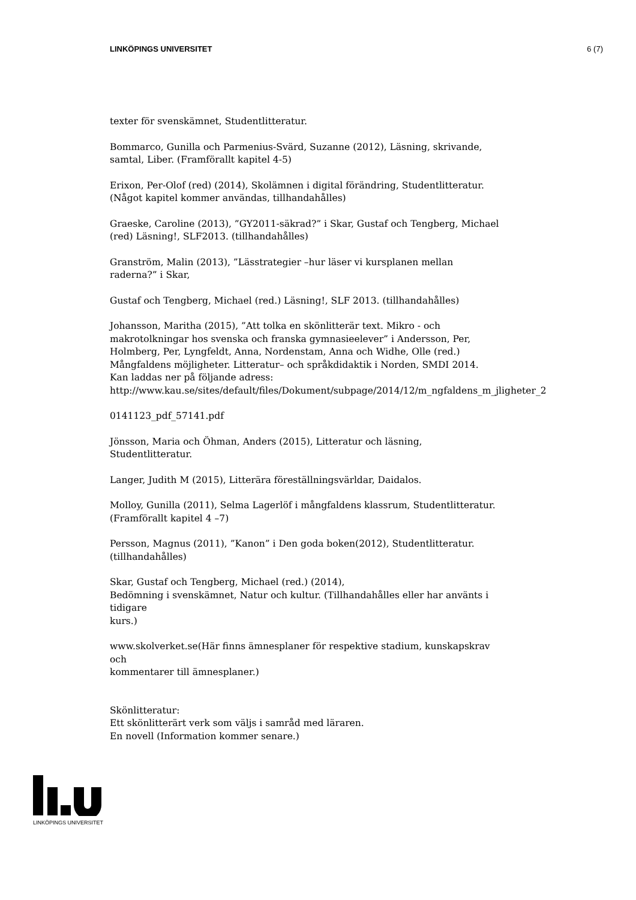LINKÖPINGS UNIVERSITET 6 (7)
texter för svenskämnet, Studentlitteratur.
Bommarco, Gunilla och Parmenius-Svärd, Suzanne (2012), Läsning, skrivande,
samtal, Liber. (Framförallt kapitel 4-5)
Erixon, Per-Olof (red) (2014), Skolämnen i digital förändring, Studentlitteratur.
(Något kapitel kommer användas, tillhandahålles)
Graeske, Caroline (2013), ”GY2011-säkrad?” i Skar, Gustaf och Tengberg, Michael
(red) Läsning!, SLF2013. (tillhandahålles)
Granström, Malin (2013), ”Lässtrategier –hur läser vi kursplanen mellan
raderna?” i Skar,
Gustaf och Tengberg, Michael (red.) Läsning!, SLF 2013. (tillhandahålles)
Johansson, Maritha (2015), ”Att tolka en skönlitterär text. Mikro - och
makrotolkningar hos svenska och franska gymnasieelever” i Andersson, Per,
Holmberg, Per, Lyngfeldt, Anna, Nordenstam, Anna och Widhe, Olle (red.)
Mångfaldens möjligheter. Litteratur– och språkdidaktik i Norden, SMDI 2014.
Kan laddas ner på följande adress:
http://www.kau.se/sites/default/files/Dokument/subpage/2014/12/m_ngfaldens_m_jligheter_2
0141123_pdf_57141.pdf
Jönsson, Maria och Öhman, Anders (2015), Litteratur och läsning,
Studentlitteratur.
Langer, Judith M (2015), Litterära föreställningsvärldar, Daidalos.
Molloy, Gunilla (2011), Selma Lagerlöf i mångfaldens klassrum, Studentlitteratur.
(Framförallt kapitel 4 –7)
Persson, Magnus (2011), ”Kanon” i Den goda boken(2012), Studentlitteratur.
(tillhandahålles)
Skar, Gustaf och Tengberg, Michael (red.) (2014),
Bedömning i svenskämnet, Natur och kultur. (Tillhandahålles eller har använts i
tidigare
kurs.)
www.skolverket.se(Här finns ämnesplaner för respektive stadium, kunskapskrav
och
kommentarer till ämnesplaner.)
Skönlitteratur:
Ett skönlitterärt verk som väljs i samråd med läraren.
En novell (Information kommer senare.)
LINKÖPINGS UNIVERSITET